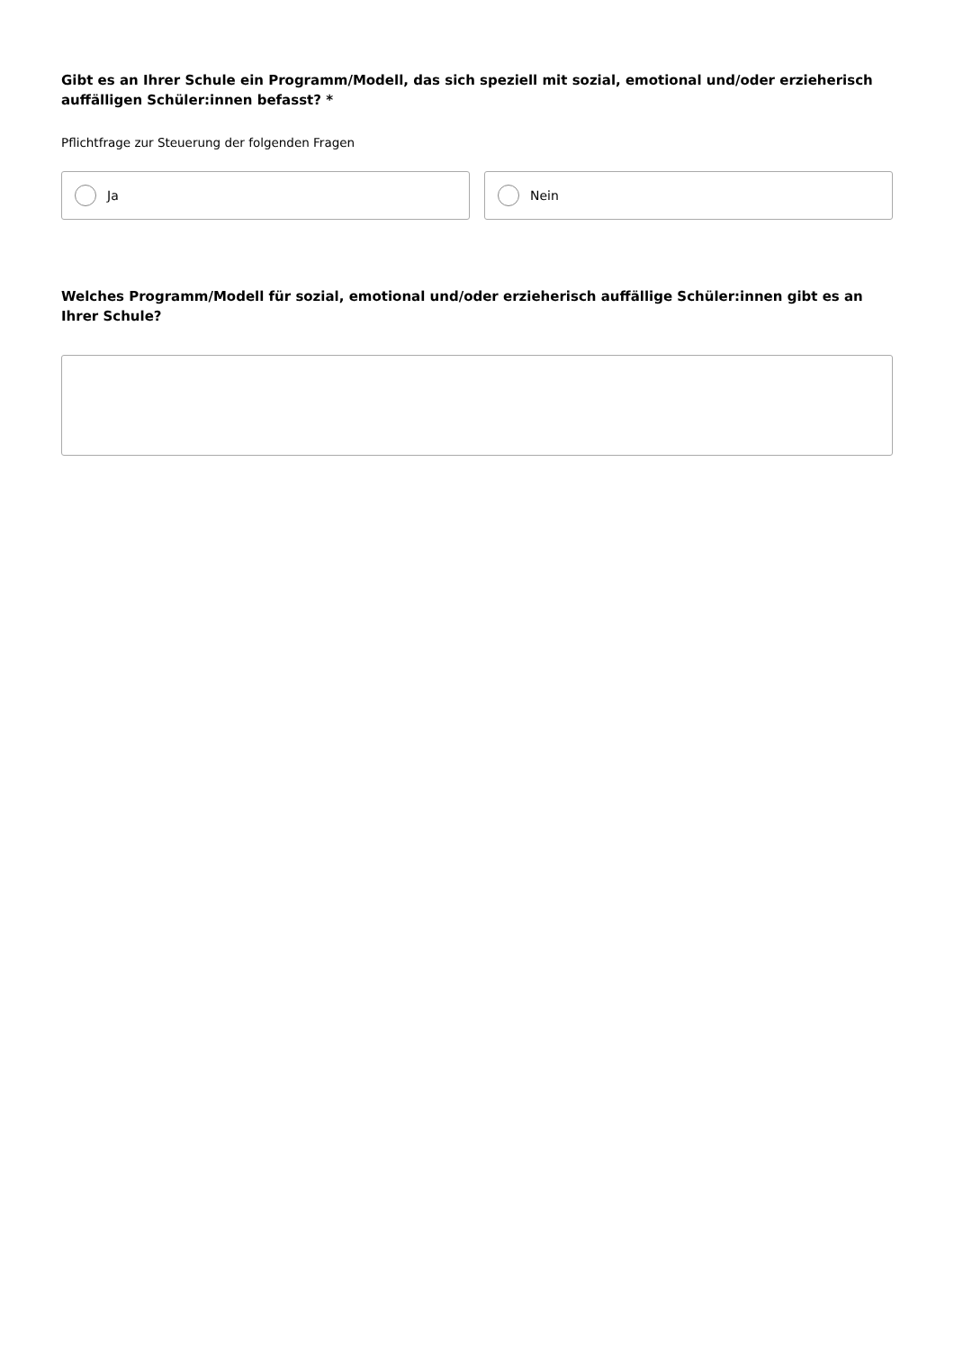Gibt es an Ihrer Schule ein Programm/Modell, das sich speziell mit sozial, emotional und/oder erzieherisch auffälligen Schüler:innen befasst? *
Pflichtfrage zur Steuerung der folgenden Fragen
Ja Nein
Welches Programm/Modell für sozial, emotional und/oder erzieherisch auffällige Schüler:innen gibt es an Ihrer Schule?